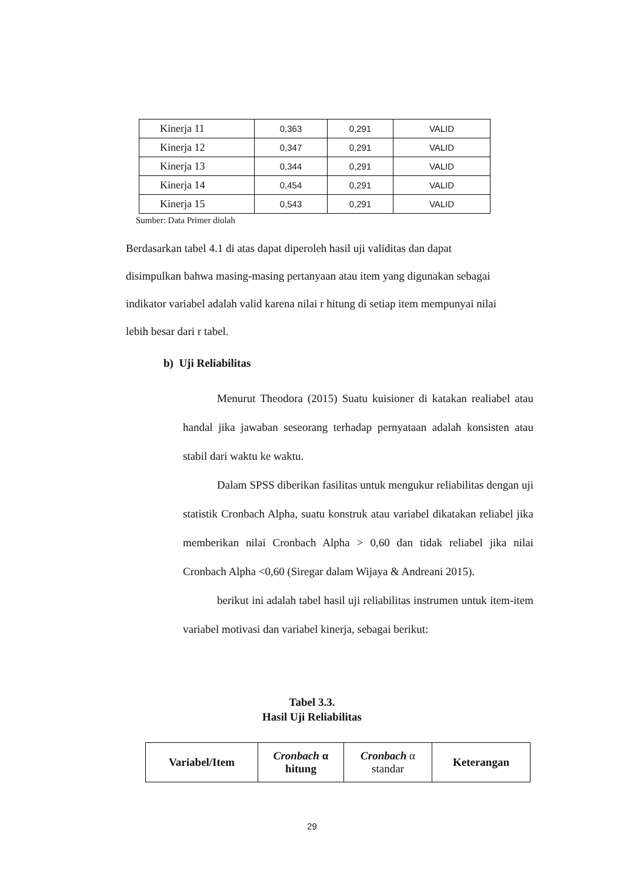| Kinerja 11 | 0,363 | 0,291 | VALID |
| Kinerja 12 | 0,347 | 0,291 | VALID |
| Kinerja 13 | 0,344 | 0,291 | VALID |
| Kinerja 14 | 0,454 | 0,291 | VALID |
| Kinerja 15 | 0,543 | 0,291 | VALID |
Sumber: Data Primer diolah
Berdasarkan tabel 4.1 di atas dapat diperoleh hasil uji validitas dan dapat disimpulkan bahwa masing-masing pertanyaan atau item yang digunakan sebagai indikator variabel adalah valid karena nilai r hitung di setiap item mempunyai nilai lebih besar dari r tabel.
b) Uji Reliabilitas
Menurut Theodora (2015) Suatu kuisioner di katakan realiabel atau handal jika jawaban seseorang terhadap pernyataan adalah konsisten atau stabil dari waktu ke waktu.
Dalam SPSS diberikan fasilitas untuk mengukur reliabilitas dengan uji statistik Cronbach Alpha, suatu konstruk atau variabel dikatakan reliabel jika memberikan nilai Cronbach Alpha > 0,60 dan tidak reliabel jika nilai Cronbach Alpha <0,60 (Siregar dalam Wijaya & Andreani 2015).
berikut ini adalah tabel hasil uji reliabilitas instrumen untuk item-item variabel motivasi dan variabel kinerja, sebagai berikut:
Tabel 3.3.
Hasil Uji Reliabilitas
| Variabel/Item | Cronbach α hitung | Cronbach α standar | Keterangan |
| --- | --- | --- | --- |
29